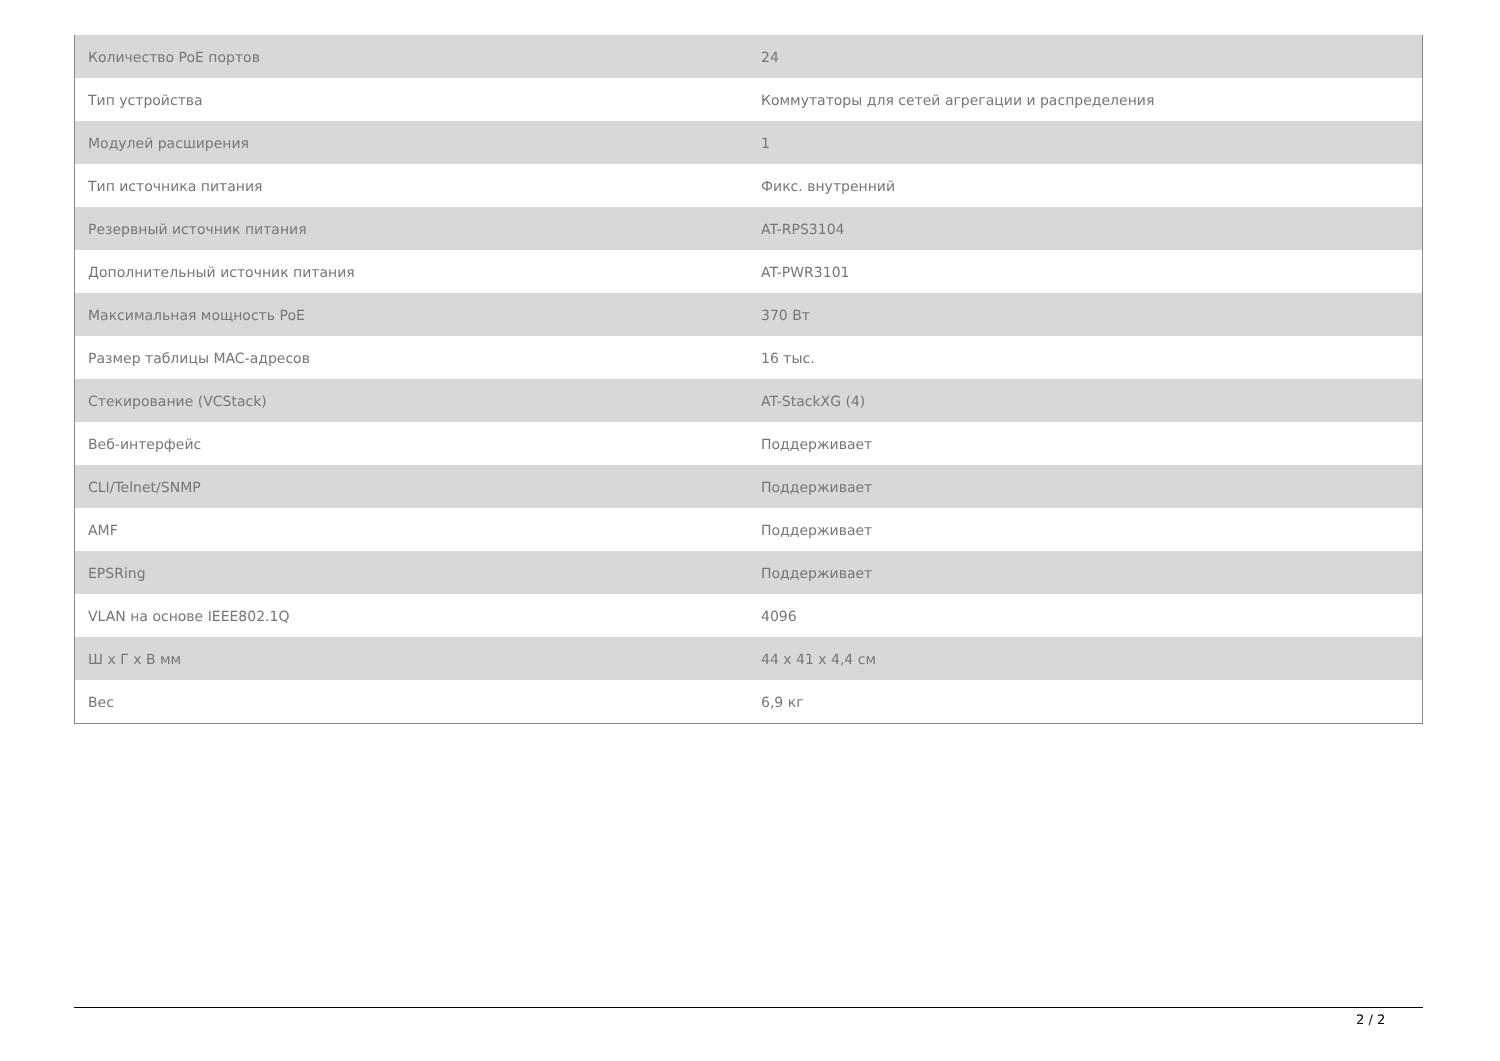| Количество PoE портов | 24 |
| Тип устройства | Коммутаторы для сетей агрегации и распределения |
| Модулей расширения | 1 |
| Тип источника питания | Фикс. внутренний |
| Резервный источник питания | AT-RPS3104 |
| Дополнительный источник питания | AT-PWR3101 |
| Максимальная мощность PoE | 370 Вт |
| Размер таблицы MAC-адресов | 16 тыс. |
| Стекирование (VCStack) | AT-StackXG (4) |
| Веб-интерфейс | Поддерживает |
| CLI/Telnet/SNMP | Поддерживает |
| AMF | Поддерживает |
| EPSRing | Поддерживает |
| VLAN на основе IEEE802.1Q | 4096 |
| Ш x Г x В мм | 44 x 41 x 4,4 см |
| Вес | 6,9 кг |
2 / 2